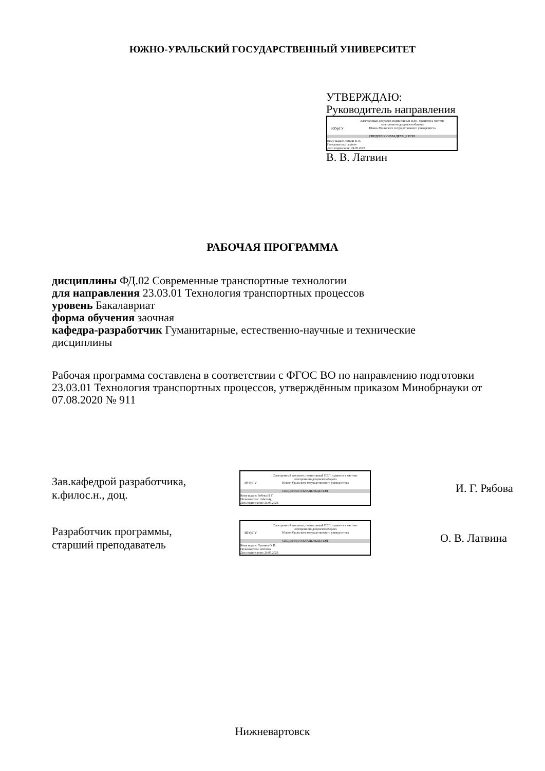ЮЖНО-УРАЛЬСКИЙ ГОСУДАРСТВЕННЫЙ УНИВЕРСИТЕТ
УТВЕРЖДАЮ:
Руководитель направления
ЮУрГУ
Электронный документ, подписанный ПЭП, хранится в системе
электронного документооборота
Южно-Уральского государственного университета
СВЕДЕНИЯ О ВЛАДЕЛЬЦЕ ПЭП
Кому выдан: Латвин В. В.
Пользователь: latvinvv
Дата подписания: 24.05.2023
В. В. Латвин
РАБОЧАЯ ПРОГРАММА
дисциплины ФД.02 Современные транспортные технологии
для направления 23.03.01 Технология транспортных процессов
уровень Бакалавриат
форма обучения заочная
кафедра-разработчик Гуманитарные, естественно-научные и технические дисциплины
Рабочая программа составлена в соответствии с ФГОС ВО по направлению подготовки 23.03.01 Технология транспортных процессов, утверждённым приказом Минобрнауки от 07.08.2020 № 911
Зав.кафедрой разработчика,
к.филос.н., доц.
ЮУрГУ
Электронный документ, подписанный ПЭП, хранится в системе
электронного документооборота
Южно-Уральского государственного университета
СВЕДЕНИЯ О ВЛАДЕЛЬЦЕ ПЭП
Кому выдан: Рябова И. Г.
Пользователь: riabovaig
Дата подписания: 24.05.2023
И. Г. Рябова
Разработчик программы,
старший преподаватель
ЮУрГУ
Электронный документ, подписанный ПЭП, хранится в системе
электронного документооборота
Южно-Уральского государственного университета
СВЕДЕНИЯ О ВЛАДЕЛЬЦЕ ПЭП
Кому выдан: Латвина О. В.
Пользователь: latvinaov
Дата подписания: 24.05.2023
О. В. Латвина
Нижневартовск